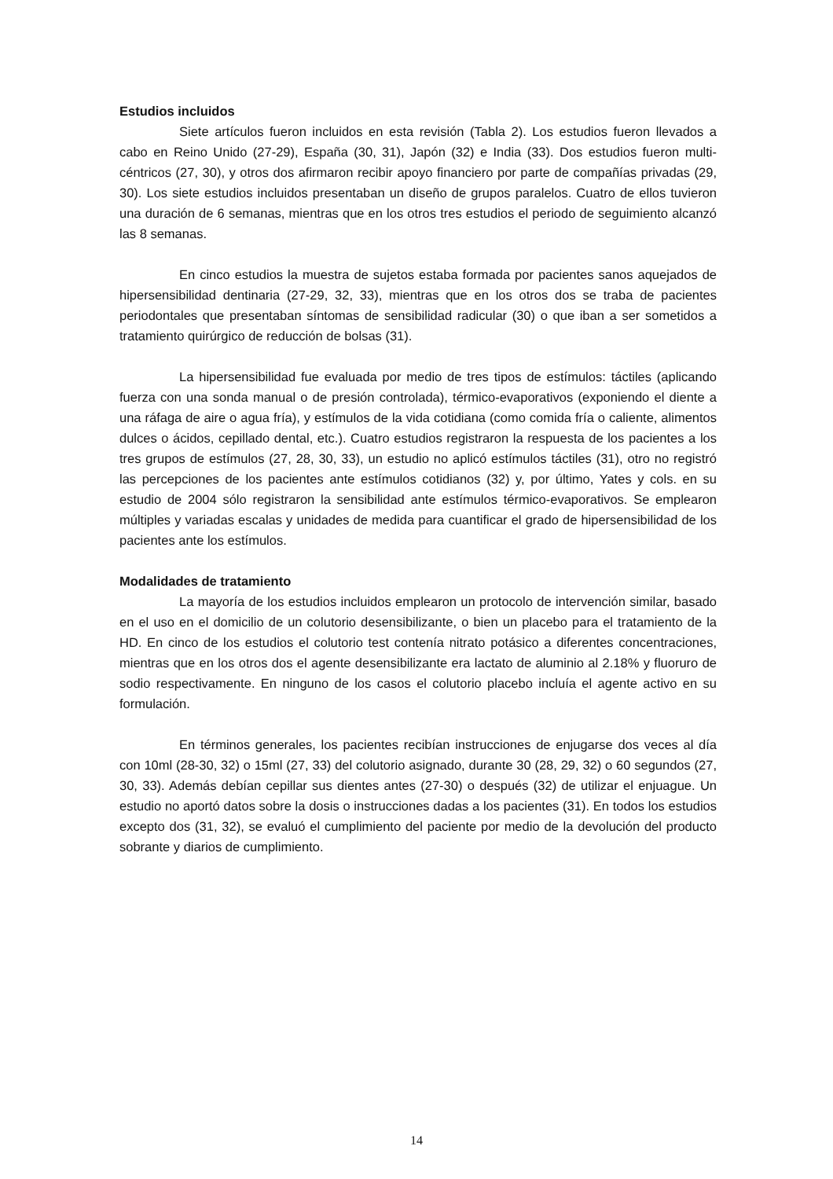Estudios incluidos
Siete artículos fueron incluidos en esta revisión (Tabla 2). Los estudios fueron llevados a cabo en Reino Unido (27-29), España (30, 31), Japón (32) e India (33). Dos estudios fueron multi-céntricos (27, 30), y otros dos afirmaron recibir apoyo financiero por parte de compañías privadas (29, 30). Los siete estudios incluidos presentaban un diseño de grupos paralelos. Cuatro de ellos tuvieron una duración de 6 semanas, mientras que en los otros tres estudios el periodo de seguimiento alcanzó las 8 semanas.
En cinco estudios la muestra de sujetos estaba formada por pacientes sanos aquejados de hipersensibilidad dentinaria (27-29, 32, 33), mientras que en los otros dos se traba de pacientes periodontales que presentaban síntomas de sensibilidad radicular (30) o que iban a ser sometidos a tratamiento quirúrgico de reducción de bolsas (31).
La hipersensibilidad fue evaluada por medio de tres tipos de estímulos: táctiles (aplicando fuerza con una sonda manual o de presión controlada), térmico-evaporativos (exponiendo el diente a una ráfaga de aire o agua fría), y estímulos de la vida cotidiana (como comida fría o caliente, alimentos dulces o ácidos, cepillado dental, etc.). Cuatro estudios registraron la respuesta de los pacientes a los tres grupos de estímulos (27, 28, 30, 33), un estudio no aplicó estímulos táctiles (31), otro no registró las percepciones de los pacientes ante estímulos cotidianos (32) y, por último, Yates y cols. en su estudio de 2004 sólo registraron la sensibilidad ante estímulos térmico-evaporativos. Se emplearon múltiples y variadas escalas y unidades de medida para cuantificar el grado de hipersensibilidad de los pacientes ante los estímulos.
Modalidades de tratamiento
La mayoría de los estudios incluidos emplearon un protocolo de intervención similar, basado en el uso en el domicilio de un colutorio desensibilizante, o bien un placebo para el tratamiento de la HD. En cinco de los estudios el colutorio test contenía nitrato potásico a diferentes concentraciones, mientras que en los otros dos el agente desensibilizante era lactato de aluminio al 2.18% y fluoruro de sodio respectivamente. En ninguno de los casos el colutorio placebo incluía el agente activo en su formulación.
En términos generales, los pacientes recibían instrucciones de enjugarse dos veces al día con 10ml (28-30, 32) o 15ml (27, 33) del colutorio asignado, durante 30 (28, 29, 32) o 60 segundos (27, 30, 33). Además debían cepillar sus dientes antes (27-30) o después (32) de utilizar el enjuague. Un estudio no aportó datos sobre la dosis o instrucciones dadas a los pacientes (31). En todos los estudios excepto dos (31, 32), se evaluó el cumplimiento del paciente por medio de la devolución del producto sobrante y diarios de cumplimiento.
14